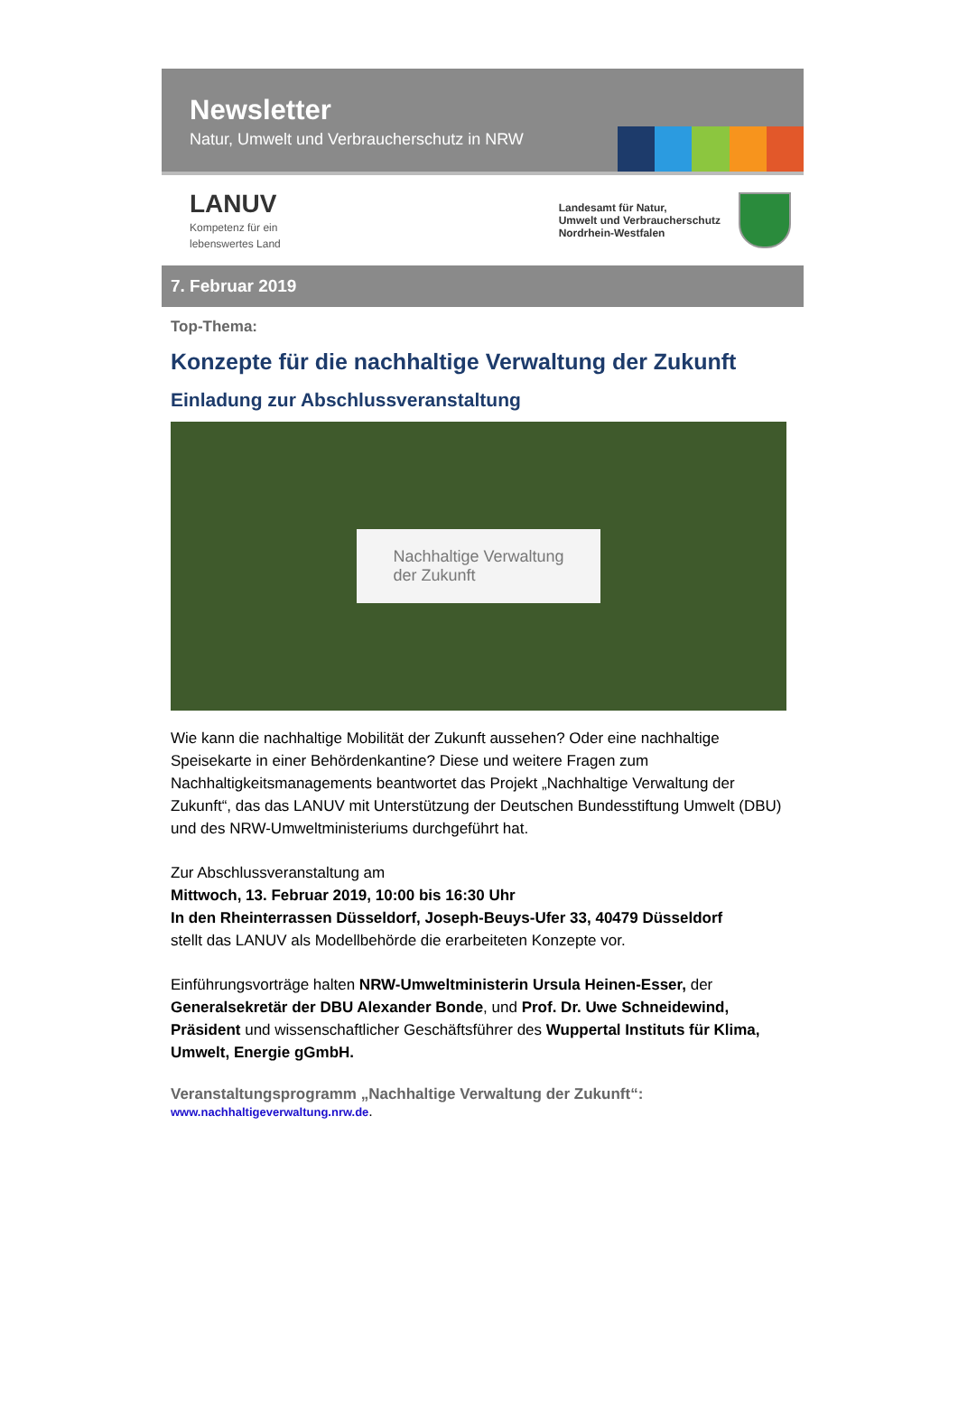Newsletter
Natur, Umwelt und Verbraucherschutz in NRW
LANUV
Kompetenz für ein
lebenswertes Land
Landesamt für Natur,
Umwelt und Verbraucherschutz
Nordrhein-Westfalen
7. Februar 2019
Top-Thema:
Konzepte für die nachhaltige Verwaltung der Zukunft
Einladung zur Abschlussveranstaltung
Nachhaltige Verwaltung
der Zukunft
Wie kann die nachhaltige Mobilität der Zukunft aussehen? Oder eine nachhaltige Speisekarte in einer Behördenkantine? Diese und weitere Fragen zum Nachhaltigkeitsmanagements beantwortet das Projekt „Nachhaltige Verwaltung der Zukunft“, das das LANUV mit Unterstützung der Deutschen Bundesstiftung Umwelt (DBU) und des NRW-Umweltministeriums durchgeführt hat.
Zur Abschlussveranstaltung am
Mittwoch, 13. Februar 2019, 10:00 bis 16:30 Uhr
In den Rheinterrassen Düsseldorf, Joseph-Beuys-Ufer 33, 40479 Düsseldorf
stellt das LANUV als Modellbehörde die erarbeiteten Konzepte vor.
Einführungsvorträge halten NRW-Umweltministerin Ursula Heinen-Esser, der Generalsekretär der DBU Alexander Bonde, und Prof. Dr. Uwe Schneidewind, Präsident und wissenschaftlicher Geschäftsführer des Wuppertal Instituts für Klima, Umwelt, Energie gGmbH.
Veranstaltungsprogramm „Nachhaltige Verwaltung der Zukunft“:
www.nachhaltigeverwaltung.nrw.de.